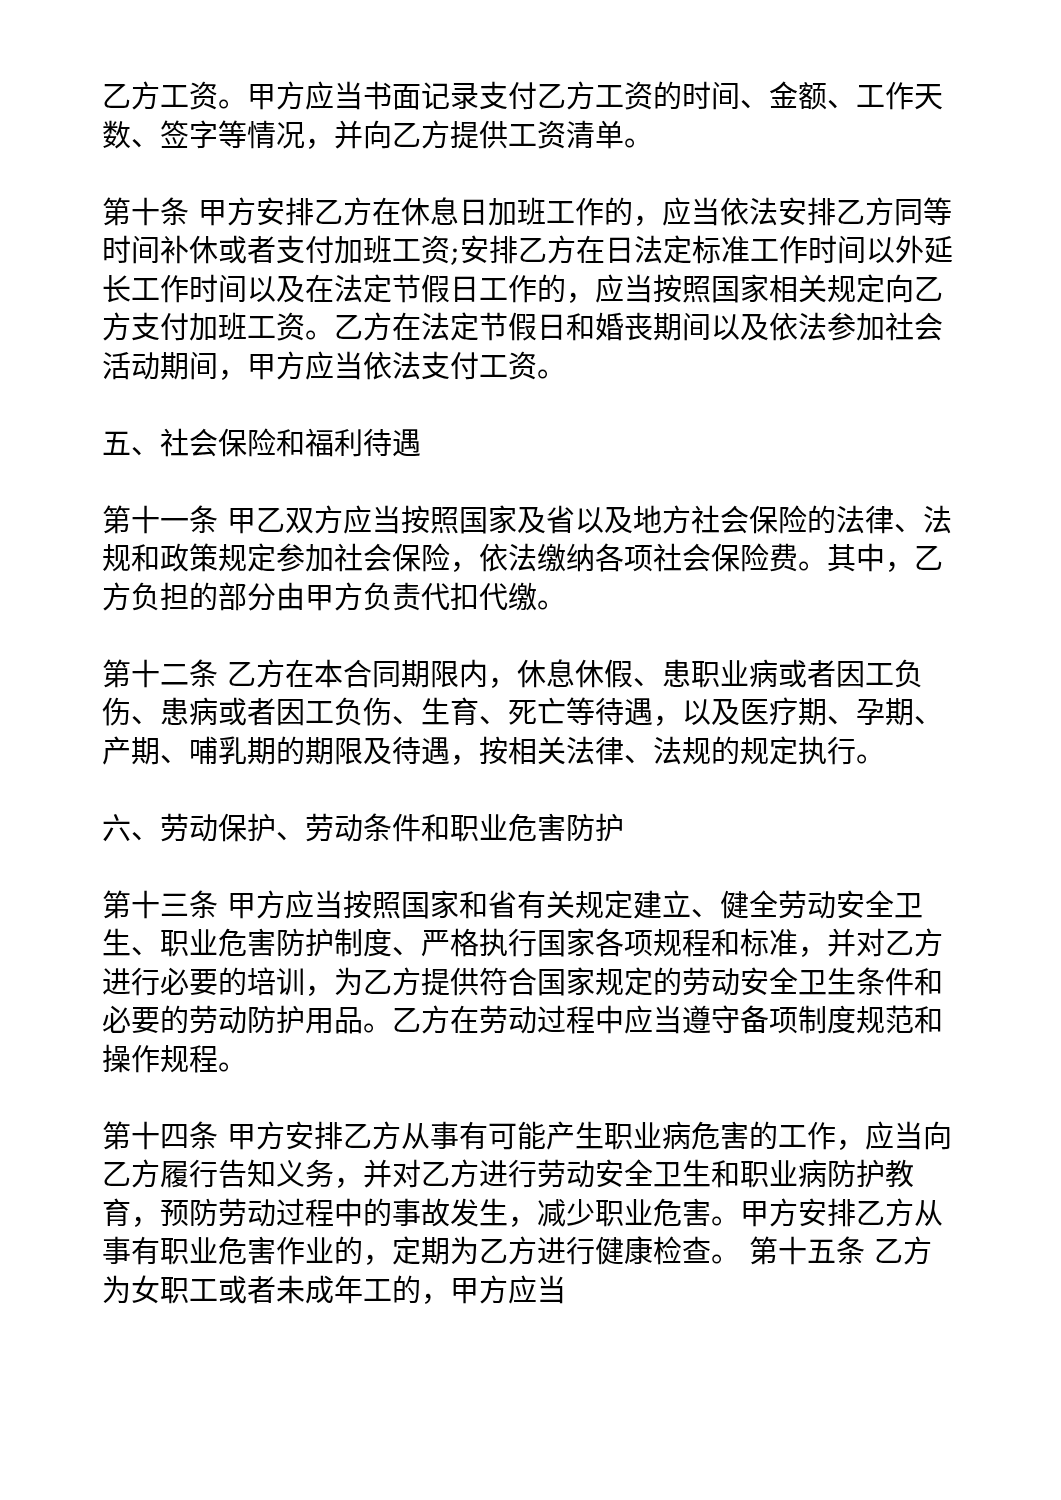乙方工资。甲方应当书面记录支付乙方工资的时间、金额、工作天数、签字等情况，并向乙方提供工资清单。
第十条 甲方安排乙方在休息日加班工作的，应当依法安排乙方同等时间补休或者支付加班工资;安排乙方在日法定标准工作时间以外延长工作时间以及在法定节假日工作的，应当按照国家相关规定向乙方支付加班工资。乙方在法定节假日和婚丧期间以及依法参加社会活动期间，甲方应当依法支付工资。
五、社会保险和福利待遇
第十一条 甲乙双方应当按照国家及省以及地方社会保险的法律、法规和政策规定参加社会保险，依法缴纳各项社会保险费。其中，乙方负担的部分由甲方负责代扣代缴。
第十二条 乙方在本合同期限内，休息休假、患职业病或者因工负伤、患病或者因工负伤、生育、死亡等待遇，以及医疗期、孕期、产期、哺乳期的期限及待遇，按相关法律、法规的规定执行。
六、劳动保护、劳动条件和职业危害防护
第十三条 甲方应当按照国家和省有关规定建立、健全劳动安全卫生、职业危害防护制度、严格执行国家各项规程和标准，并对乙方进行必要的培训，为乙方提供符合国家规定的劳动安全卫生条件和必要的劳动防护用品。乙方在劳动过程中应当遵守备项制度规范和操作规程。
第十四条 甲方安排乙方从事有可能产生职业病危害的工作，应当向乙方履行告知义务，并对乙方进行劳动安全卫生和职业病防护教育，预防劳动过程中的事故发生，减少职业危害。甲方安排乙方从事有职业危害作业的，定期为乙方进行健康检查。 第十五条 乙方为女职工或者未成年工的，甲方应当